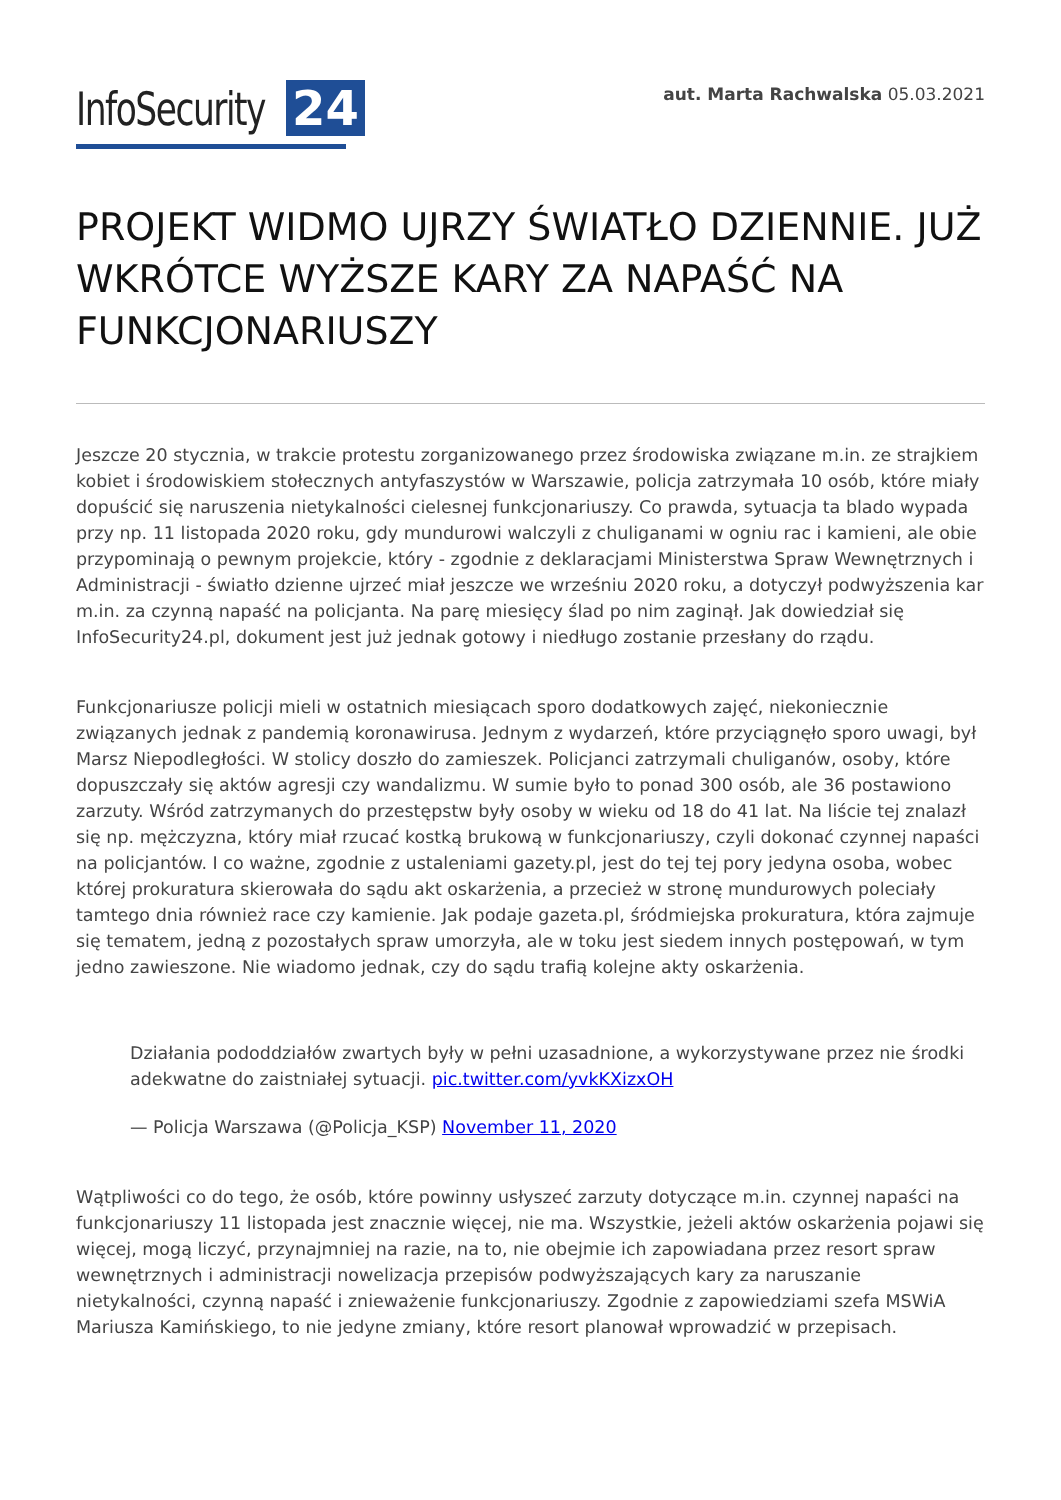InfoSecurity 24
aut. Marta Rachwalska 05.03.2021
PROJEKT WIDMO UJRZY ŚWIATŁO DZIENNIE. JUŻ WKRÓTCE WYŻSZE KARY ZA NAPAŚĆ NA FUNKCJONARIUSZY
Jeszcze 20 stycznia, w trakcie protestu zorganizowanego przez środowiska związane m.in. ze strajkiem kobiet i środowiskiem stołecznych antyfaszystów w Warszawie, policja zatrzymała 10 osób, które miały dopuścić się naruszenia nietykalności cielesnej funkcjonariuszy. Co prawda, sytuacja ta blado wypada przy np. 11 listopada 2020 roku, gdy mundurowi walczyli z chuliganami w ogniu rac i kamieni, ale obie przypominają o pewnym projekcie, który - zgodnie z deklaracjami Ministerstwa Spraw Wewnętrznych i Administracji - światło dzienne ujrzeć miał jeszcze we wrześniu 2020 roku, a dotyczył podwyższenia kar m.in. za czynną napaść na policjanta. Na parę miesięcy ślad po nim zaginął. Jak dowiedział się InfoSecurity24.pl, dokument jest już jednak gotowy i niedługo zostanie przesłany do rządu.
Funkcjonariusze policji mieli w ostatnich miesiącach sporo dodatkowych zajęć, niekoniecznie związanych jednak z pandemią koronawirusa. Jednym z wydarzeń, które przyciągnęło sporo uwagi, był Marsz Niepodległości. W stolicy doszło do zamieszek. Policjanci zatrzymali chuliganów, osoby, które dopuszczały się aktów agresji czy wandalizmu. W sumie było to ponad 300 osób, ale 36 postawiono zarzuty. Wśród zatrzymanych do przestępstw były osoby w wieku od 18 do 41 lat. Na liście tej znalazł się np. mężczyzna, który miał rzucać kostką brukową w funkcjonariuszy, czyli dokonać czynnej napaści na policjantów. I co ważne, zgodnie z ustaleniami gazety.pl, jest do tej tej pory jedyna osoba, wobec której prokuratura skierowała do sądu akt oskarżenia, a przecież w stronę mundurowych poleciały tamtego dnia również race czy kamienie. Jak podaje gazeta.pl, śródmiejska prokuratura, która zajmuje się tematem, jedną z pozostałych spraw umorzyła, ale w toku jest siedem innych postępowań, w tym jedno zawieszone. Nie wiadomo jednak, czy do sądu trafią kolejne akty oskarżenia.
Działania pododdziałów zwartych były w pełni uzasadnione, a wykorzystywane przez nie środki adekwatne do zaistniałej sytuacji. pic.twitter.com/yvkKXizxOH
— Policja Warszawa (@Policja_KSP) November 11, 2020
Wątpliwości co do tego, że osób, które powinny usłyszeć zarzuty dotyczące m.in. czynnej napaści na funkcjonariuszy 11 listopada jest znacznie więcej, nie ma. Wszystkie, jeżeli aktów oskarżenia pojawi się więcej, mogą liczyć, przynajmniej na razie, na to, nie obejmie ich zapowiadana przez resort spraw wewnętrznych i administracji nowelizacja przepisów podwyższających kary za naruszanie nietykalności, czynną napaść i znieważenie funkcjonariuszy. Zgodnie z zapowiedziami szefa MSWiA Mariusza Kamińskiego, to nie jedyne zmiany, które resort planował wprowadzić w przepisach.